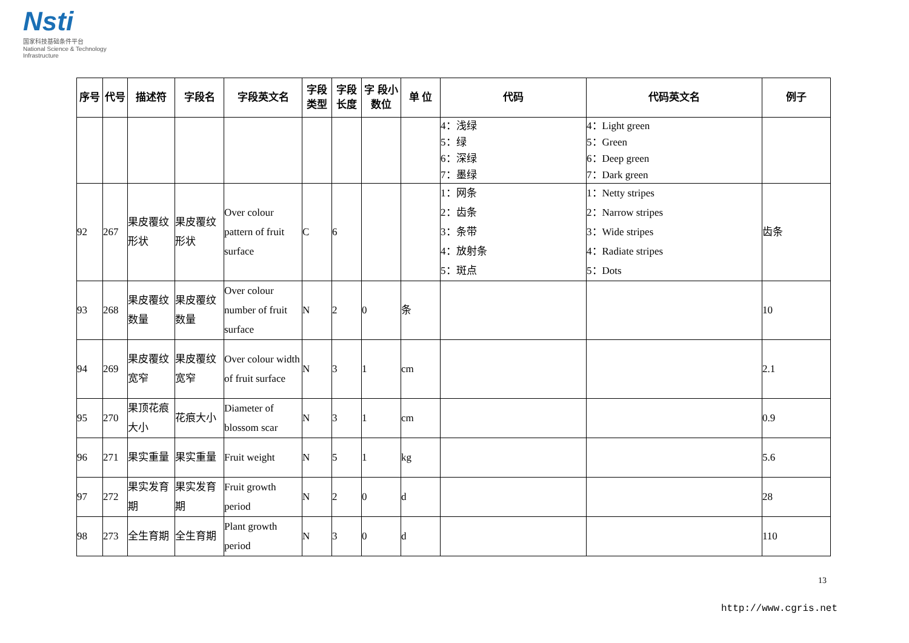Nsti
国家科技基础条件平台
National Science & Technology Infrastructure
| 序号 | 代号 | 描述符 | 字段名 | 字段英文名 | 字段类型 | 字段长度 | 字 段小数位 | 单 位 | 代码 | 代码英文名 | 例子 |
| --- | --- | --- | --- | --- | --- | --- | --- | --- | --- | --- | --- |
| | | | | | | | | | 4：浅绿 5：绿 6：深绿 7：墨绿 | 4：Light green 5：Green 6：Deep green 7：Dark green | |
| 92 | 267 | 果皮覆纹形状 | 果皮覆纹形状 | Over colour pattern of fruit surface | C | 6 | | | 1：网条 2：齿条 3：条带 4：放射条 5：斑点 | 1：Netty stripes 2：Narrow stripes 3：Wide stripes 4：Radiate stripes 5：Dots | 齿条 |
| 93 | 268 | 果皮覆纹数量 | 果皮覆纹数量 | Over colour number of fruit surface | N | 2 | 0 | 条 | | | 10 |
| 94 | 269 | 果皮覆纹宽窄 | 果皮覆纹宽窄 | Over colour width of fruit surface | N | 3 | 1 | cm | | | 2.1 |
| 95 | 270 | 果顶花痕大小 | 花痕大小 | Diameter of blossom scar | N | 3 | 1 | cm | | | 0.9 |
| 96 | 271 | 果实重量 | 果实重量 | Fruit weight | N | 5 | 1 | kg | | | 5.6 |
| 97 | 272 | 果实发育期 | 果实发育期 | Fruit growth period | N | 2 | 0 | d | | | 28 |
| 98 | 273 | 全生育期 | 全生育期 | Plant growth period | N | 3 | 0 | d | | | 110 |
13
http://www.cgris.net